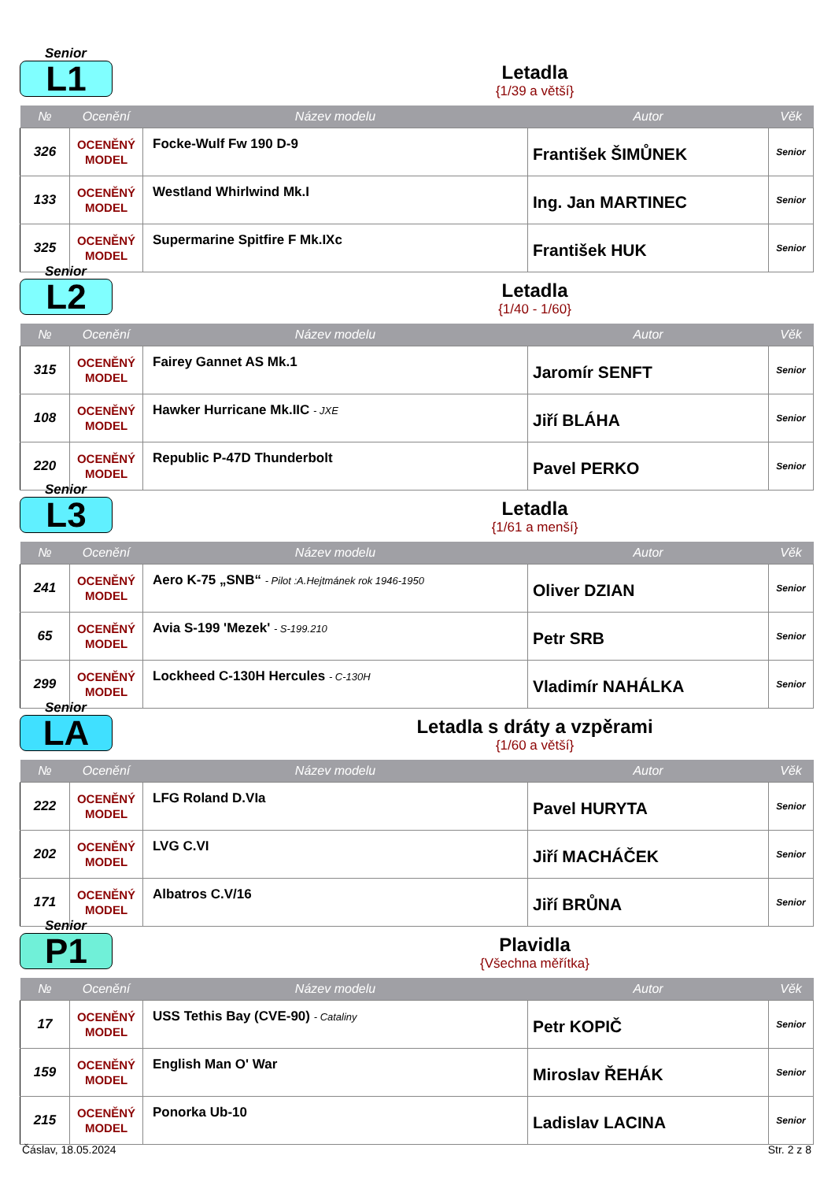Senior
L1 Letadla
{1/39 a větší}
| № | Ocenění | Název modelu | Autor | Věk |
| --- | --- | --- | --- | --- |
| 326 | OCENĚNÝ MODEL | Focke-Wulf Fw 190 D-9 | František ŠIMŮNEK | Senior |
| 133 | OCENĚNÝ MODEL | Westland Whirlwind Mk.I | Ing. Jan MARTINEC | Senior |
| 325 | OCENĚNÝ MODEL | Supermarine Spitfire F Mk.IXc | František HUK | Senior |
Senior
L2 Letadla
{1/40 - 1/60}
| № | Ocenění | Název modelu | Autor | Věk |
| --- | --- | --- | --- | --- |
| 315 | OCENĚNÝ MODEL | Fairey Gannet AS Mk.1 | Jaromír SENFT | Senior |
| 108 | OCENĚNÝ MODEL | Hawker Hurricane Mk.IIC - JXE | Jiří BLÁHA | Senior |
| 220 | OCENĚNÝ MODEL | Republic P-47D Thunderbolt | Pavel PERKO | Senior |
Senior
L3 Letadla
{1/61 a menší}
| № | Ocenění | Název modelu | Autor | Věk |
| --- | --- | --- | --- | --- |
| 241 | OCENĚNÝ MODEL | Aero K-75 „SNB“ - Pilot :A.Hejtmánek rok 1946-1950 | Oliver DZIAN | Senior |
| 65 | OCENĚNÝ MODEL | Avia S-199 'Mezek' - S-199.210 | Petr SRB | Senior |
| 299 | OCENĚNÝ MODEL | Lockheed C-130H Hercules - C-130H | Vladimír NAHÁLKA | Senior |
Senior
LA
Letadla s dráty a vzpěrami
{1/60 a větší}
| № | Ocenění | Název modelu | Autor | Věk |
| --- | --- | --- | --- | --- |
| 222 | OCENĚNÝ MODEL | LFG Roland D.VIa | Pavel HURYTA | Senior |
| 202 | OCENĚNÝ MODEL | LVG C.VI | Jiří MACHÁČEK | Senior |
| 171 | OCENĚNÝ MODEL | Albatros C.V/16 | Jiří BRŮNA | Senior |
Senior
P1 Plavidla
{Všechna měřítka}
| № | Ocenění | Název modelu | Autor | Věk |
| --- | --- | --- | --- | --- |
| 17 | OCENĚNÝ MODEL | USS Tethis Bay (CVE-90) - Cataliny | Petr KOPIČ | Senior |
| 159 | OCENĚNÝ MODEL | English Man O' War | Miroslav ŘEHÁK | Senior |
| 215 | OCENĚNÝ MODEL | Ponorka Ub-10 | Ladislav LACINA | Senior |
Čáslav, 18.05.2024 Str. 2 z 8